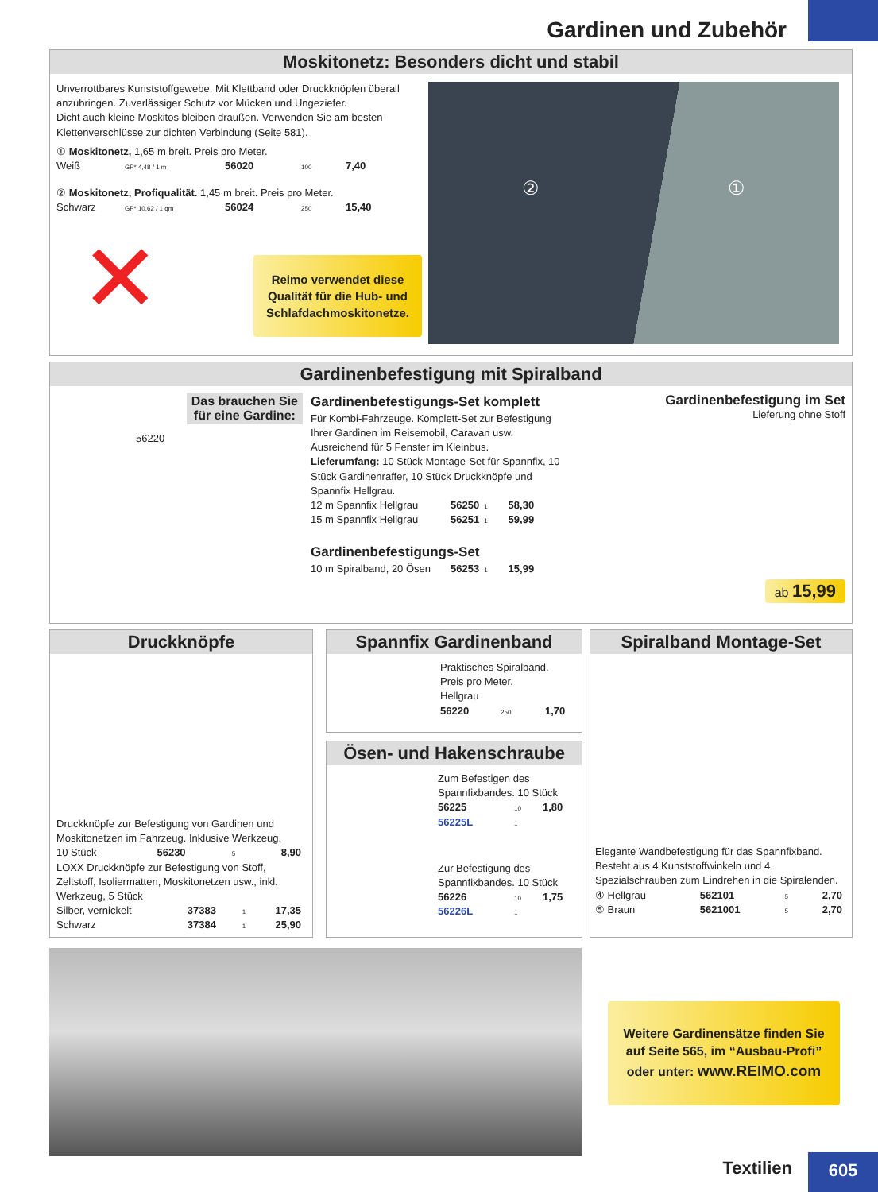Gardinen und Zubehör
Moskitonetz: Besonders dicht und stabil
Unverrottbares Kunststoffgewebe. Mit Klettband oder Druckknöpfen überall anzubringen. Zuverlässiger Schutz vor Mücken und Ungeziefer.
Dicht auch kleine Moskitos bleiben draußen. Verwenden Sie am besten Klettenverschlüsse zur dichten Verbindung (Seite 581).
① Moskitonetz, 1,65 m breit. Preis pro Meter.
| Weiß | GP* 4,48 / 1 m | 56020 | 100 | 7,40 |
② Moskitonetz, Profiqualität. 1,45 m breit. Preis pro Meter.
| Schwarz | GP* 10,62 / 1 qm | 56024 | 250 | 15,40 |
✕
Reimo verwendet diese Qualität für die Hub- und Schlafdachmoskitonetze.
② ①
Gardinenbefestigung mit Spiralband
Das brauchen Sie
für eine Gardine:
56220
Gardinenbefestigungs-Set komplett
Für Kombi-Fahrzeuge. Komplett-Set zur Befestigung Ihrer Gardinen im Reisemobil, Caravan usw. Ausreichend für 5 Fenster im Kleinbus.
Lieferumfang: 10 Stück Montage-Set für Spannfix, 10 Stück Gardinenraffer, 10 Stück Druckknöpfe und Spannfix Hellgrau.
| 12 m Spannfix Hellgrau | 56250 | 1 | 58,30 |
| 15 m Spannfix Hellgrau | 56251 | 1 | 59,99 |
Gardinenbefestigungs-Set
| 10 m Spiralband, 20 Ösen | 56253 | 1 | 15,99 |
Gardinenbefestigung im Set
Lieferung ohne Stoff
ab 15,99
Druckknöpfe
Druckknöpfe zur Befestigung von Gardinen und Moskitonetzen im Fahrzeug. Inklusive Werkzeug.
| 10 Stück | 56230 | 5 | 8,90 |
LOXX Druckknöpfe zur Befestigung von Stoff, Zeltstoff, Isoliermatten, Moskitonetzen usw., inkl. Werkzeug, 5 Stück
| Silber, vernickelt | 37383 | 1 | 17,35 |
| Schwarz | 37384 | 1 | 25,90 |
Spannfix Gardinenband
Praktisches Spiralband.
Preis pro Meter.
Hellgrau
| 56220 | 250 | 1,70 |
Ösen- und Hakenschraube
Zum Befestigen des Spannfixbandes. 10 Stück
| 56225 | 10 | 1,80 |
| 56225L | 1 | |
Zur Befestigung des Spannfixbandes. 10 Stück
| 56226 | 10 | 1,75 |
| 56226L | 1 | |
Spiralband Montage-Set
Elegante Wandbefestigung für das Spannfixband. Besteht aus 4 Kunststoffwinkeln und 4 Spezialschrauben zum Eindrehen in die Spiralenden.
| ④ Hellgrau | 562101 | 5 | 2,70 |
| ⑤ Braun | 5621001 | 5 | 2,70 |
Weitere Gardinensätze finden Sie auf Seite 565, im “Ausbau-Profi” oder unter: www.REIMO.com
Textilien 605